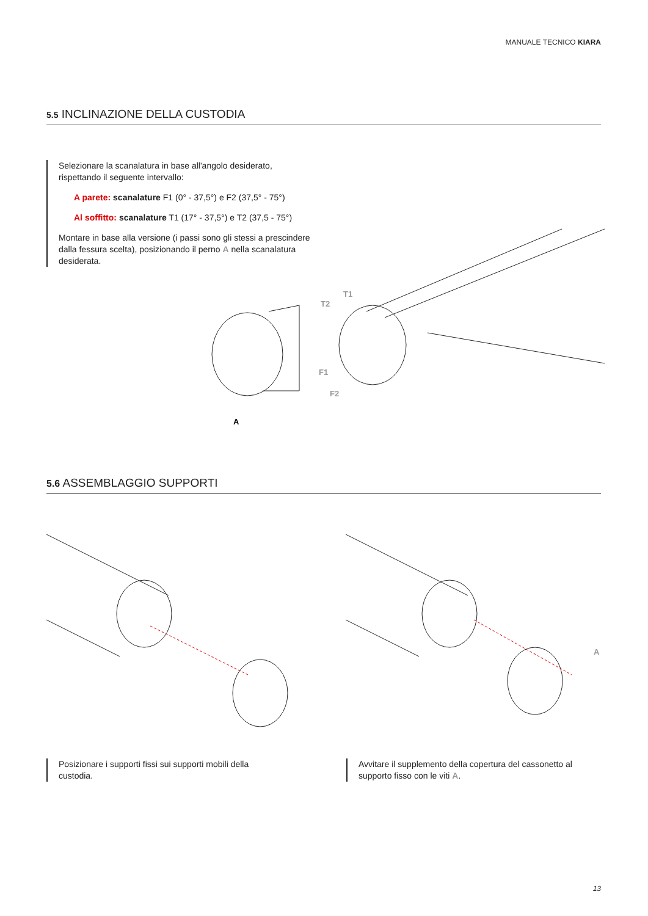MANUALE TECNICO KIARA
5.5 INCLINAZIONE DELLA CUSTODIA
Selezionare la scanalatura in base all'angolo desiderato, rispettando il seguente intervallo:
A parete: scanalature F1 (0° - 37,5°) e F2 (37,5° - 75°)
Al soffitto: scanalature T1 (17° - 37,5°) e T2 (37,5 - 75°)
Montare in base alla versione (i passi sono gli stessi a prescindere dalla fessura scelta), posizionando il perno A nella scanalatura desiderata.
T1
T2
F1
F2
A
5.6 ASSEMBLAGGIO SUPPORTI
A
Posizionare i supporti fissi sui supporti mobili della custodia.
Avvitare il supplemento della copertura del cassonetto al supporto fisso con le viti A.
13